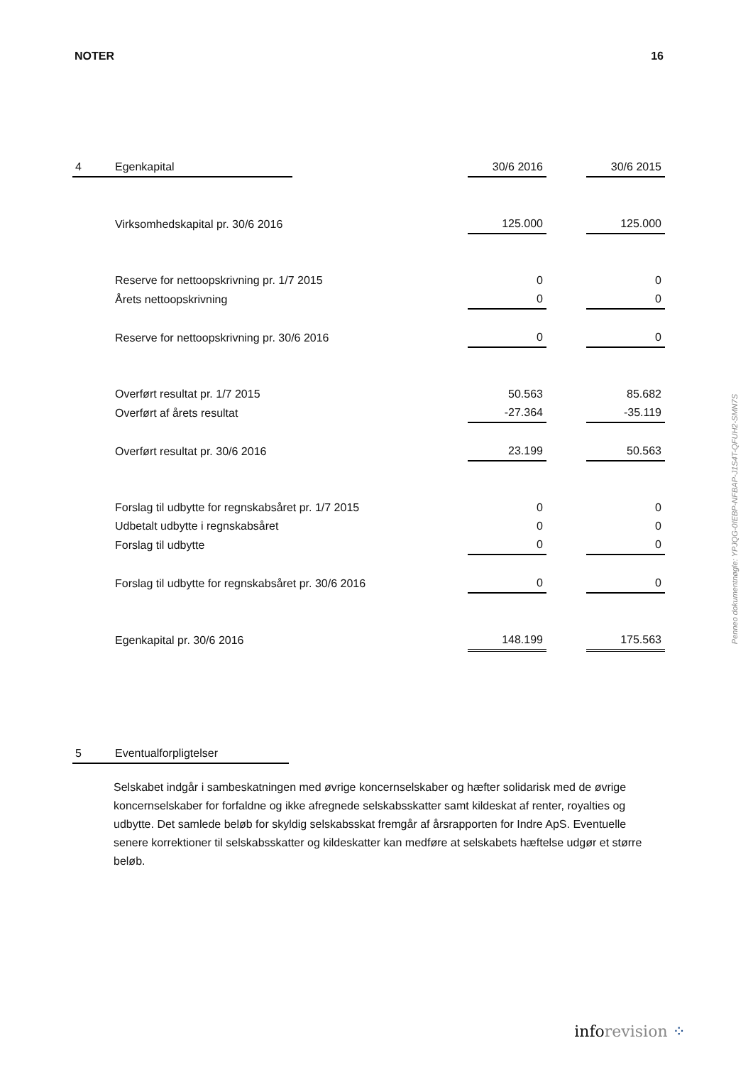NOTER 16
| 4 | Egenkapital | | 30/6 2016 | | 30/6 2015 |
| | Virksomhedskapital pr. 30/6 2016 | | 125.000 | | 125.000 |
| | Reserve for nettoopskrivning pr. 1/7 2015 | | 0 | | 0 |
| | Årets nettoopskrivning | | 0 | | 0 |
| | Reserve for nettoopskrivning pr. 30/6 2016 | | 0 | | 0 |
| | Overført resultat pr. 1/7 2015 | | 50.563 | | 85.682 |
| | Overført af årets resultat | | -27.364 | | -35.119 |
| | Overført resultat pr. 30/6 2016 | | 23.199 | | 50.563 |
| | Forslag til udbytte for regnskabsåret pr. 1/7 2015 | | 0 | | 0 |
| | Udbetalt udbytte i regnskabsåret | | 0 | | 0 |
| | Forslag til udbytte | | 0 | | 0 |
| | Forslag til udbytte for regnskabsåret pr. 30/6 2016 | | 0 | | 0 |
| | Egenkapital pr. 30/6 2016 | | 148.199 | | 175.563 |
| 5 | Eventualforpligtelser |
Selskabet indgår i sambeskatningen med øvrige koncernselskaber og hæfter solidarisk med de øvrige koncernselskaber for forfaldne og ikke afregnede selskabsskatter samt kildeskat af renter, royalties og udbytte. Det samlede beløb for skyldig selskabsskat fremgår af årsrapporten for Indre ApS. Eventuelle senere korrektioner til selskabsskatter og kildeskatter kan medføre at selskabets hæftelse udgør et større beløb.
Penneo dokumentnøgle: YPJQG-0IEBP-NFBAP-J1S4T-QFUH2-SMN7S
inforevision ⁘